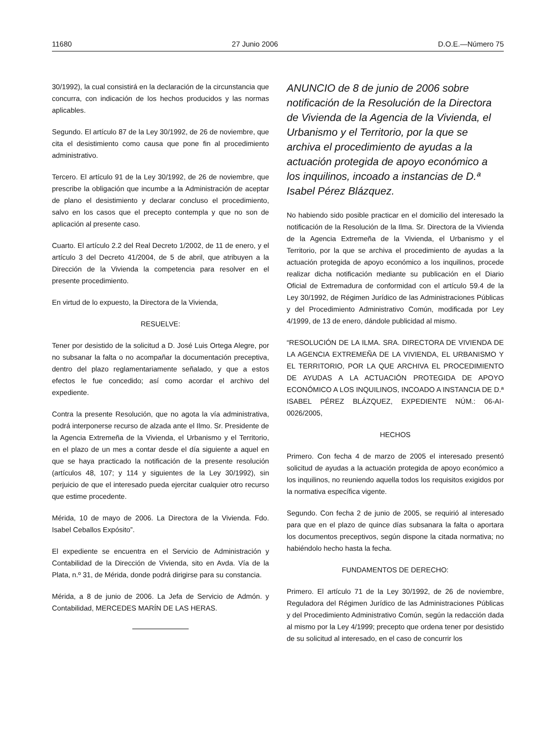11680 27 Junio 2006 D.O.E.—Número 75
30/1992), la cual consistirá en la declaración de la circunstancia que concurra, con indicación de los hechos producidos y las normas aplicables.
Segundo. El artículo 87 de la Ley 30/1992, de 26 de noviembre, que cita el desistimiento como causa que pone fin al procedimiento administrativo.
Tercero. El artículo 91 de la Ley 30/1992, de 26 de noviembre, que prescribe la obligación que incumbe a la Administración de aceptar de plano el desistimiento y declarar concluso el procedimiento, salvo en los casos que el precepto contempla y que no son de aplicación al presente caso.
Cuarto. El artículo 2.2 del Real Decreto 1/2002, de 11 de enero, y el artículo 3 del Decreto 41/2004, de 5 de abril, que atribuyen a la Dirección de la Vivienda la competencia para resolver en el presente procedimiento.
En virtud de lo expuesto, la Directora de la Vivienda,
RESUELVE:
Tener por desistido de la solicitud a D. José Luis Ortega Alegre, por no subsanar la falta o no acompañar la documentación preceptiva, dentro del plazo reglamentariamente señalado, y que a estos efectos le fue concedido; así como acordar el archivo del expediente.
Contra la presente Resolución, que no agota la vía administrativa, podrá interponerse recurso de alzada ante el Ilmo. Sr. Presidente de la Agencia Extremeña de la Vivienda, el Urbanismo y el Territorio, en el plazo de un mes a contar desde el día siguiente a aquel en que se haya practicado la notificación de la presente resolución (artículos 48, 107; y 114 y siguientes de la Ley 30/1992), sin perjuicio de que el interesado pueda ejercitar cualquier otro recurso que estime procedente.
Mérida, 10 de mayo de 2006. La Directora de la Vivienda. Fdo. Isabel Ceballos Expósito”.
El expediente se encuentra en el Servicio de Administración y Contabilidad de la Dirección de Vivienda, sito en Avda. Vía de la Plata, n.º 31, de Mérida, donde podrá dirigirse para su constancia.
Mérida, a 8 de junio de 2006. La Jefa de Servicio de Admón. y Contabilidad, MERCEDES MARÍN DE LAS HERAS.
ANUNCIO de 8 de junio de 2006 sobre notificación de la Resolución de la Directora de Vivienda de la Agencia de la Vivienda, el Urbanismo y el Territorio, por la que se archiva el procedimiento de ayudas a la actuación protegida de apoyo económico a los inquilinos, incoado a instancias de D.ª Isabel Pérez Blázquez.
No habiendo sido posible practicar en el domicilio del interesado la notificación de la Resolución de la Ilma. Sr. Directora de la Vivienda de la Agencia Extremeña de la Vivienda, el Urbanismo y el Territorio, por la que se archiva el procedimiento de ayudas a la actuación protegida de apoyo económico a los inquilinos, procede realizar dicha notificación mediante su publicación en el Diario Oficial de Extremadura de conformidad con el artículo 59.4 de la Ley 30/1992, de Régimen Jurídico de las Administraciones Públicas y del Procedimiento Administrativo Común, modificada por Ley 4/1999, de 13 de enero, dándole publicidad al mismo.
“RESOLUCIÓN DE LA ILMA. SRA. DIRECTORA DE VIVIENDA DE LA AGENCIA EXTREMEÑA DE LA VIVIENDA, EL URBANISMO Y EL TERRITORIO, POR LA QUE ARCHIVA EL PROCEDIMIENTO DE AYUDAS A LA ACTUACIÓN PROTEGIDA DE APOYO ECONÓMICO A LOS INQUILINOS, INCOADO A INSTANCIA DE D.ª ISABEL PÉREZ BLÁZQUEZ, EXPEDIENTE NÚM.: 06-AI-0026/2005,
HECHOS
Primero. Con fecha 4 de marzo de 2005 el interesado presentó solicitud de ayudas a la actuación protegida de apoyo económico a los inquilinos, no reuniendo aquella todos los requisitos exigidos por la normativa específica vigente.
Segundo. Con fecha 2 de junio de 2005, se requirió al interesado para que en el plazo de quince días subsanara la falta o aportara los documentos preceptivos, según dispone la citada normativa; no habiéndolo hecho hasta la fecha.
FUNDAMENTOS DE DERECHO:
Primero. El artículo 71 de la Ley 30/1992, de 26 de noviembre, Reguladora del Régimen Jurídico de las Administraciones Públicas y del Procedimiento Administrativo Común, según la redacción dada al mismo por la Ley 4/1999; precepto que ordena tener por desistido de su solicitud al interesado, en el caso de concurrir los